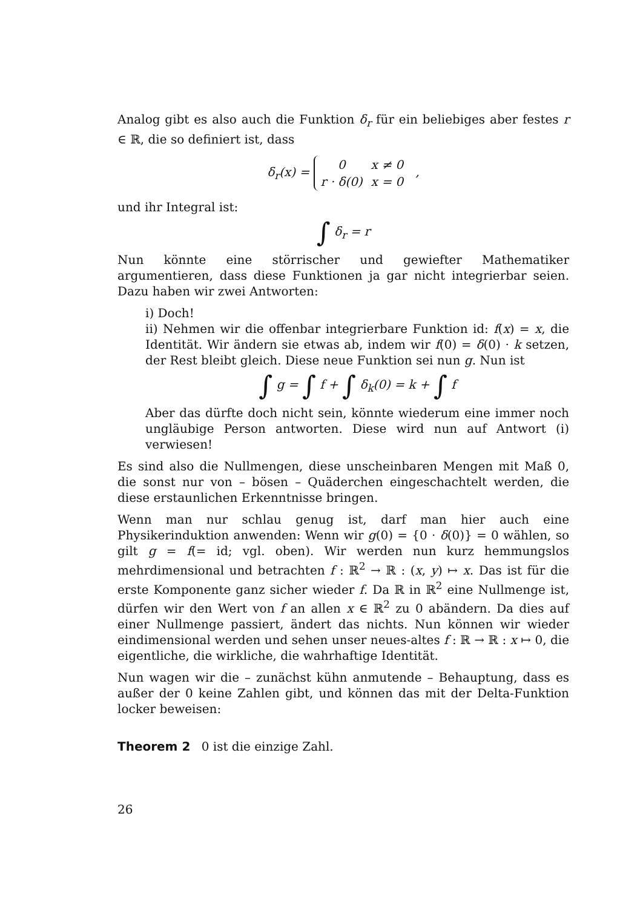Analog gibt es also auch die Funktion δ<sub>r</sub> für ein beliebiges aber festes r ∈ ℝ, die so definiert ist, dass
δ<sub>r</sub>(x) =
| 0 | x ≠ 0 |
| r · δ (0) | x = 0 |
,
und ihr Integral ist:
∫ δ<sub>r</sub> = r
Nun könnte eine störrischer und gewiefter Mathematiker argumentieren, dass diese Funktionen ja gar nicht integrierbar seien. Dazu haben wir zwei Antworten:
i) Doch!
ii) Nehmen wir die offenbar integrierbare Funktion id: f(x) = x, die Identität. Wir ändern sie etwas ab, indem wir f(0) = δ(0) · k setzen, der Rest bleibt gleich. Diese neue Funktion sei nun g. Nun ist
∫ g = ∫ f + ∫ δ<sub>k</sub>(0) = k + ∫ f
Aber das dürfte doch nicht sein, könnte wiederum eine immer noch ungläubige Person antworten. Diese wird nun auf Antwort (i) verwiesen!
Es sind also die Nullmengen, diese unscheinbaren Mengen mit Maß 0, die sonst nur von – bösen – Quäderchen eingeschachtelt werden, die diese erstaunlichen Erkenntnisse bringen.
Wenn man nur schlau genug ist, darf man hier auch eine Physikerinduktion anwenden: Wenn wir g(0) = {0 · δ(0)} = 0 wählen, so gilt g = f(= id; vgl. oben). Wir werden nun kurz hemmungslos mehrdimensional und betrachten f : ℝ<sup>2</sup> → ℝ : (x, y) ↦ x. Das ist für die erste Komponente ganz sicher wieder f. Da ℝ in ℝ<sup>2</sup> eine Nullmenge ist, dürfen wir den Wert von f an allen x ∈ ℝ<sup>2</sup> zu 0 abändern. Da dies auf einer Nullmenge passiert, ändert das nichts. Nun können wir wieder eindimensional werden und sehen unser neues-altes f : ℝ → ℝ : x ↦ 0, die eigentliche, die wirkliche, die wahrhaftige Identität.
Nun wagen wir die – zunächst kühn anmutende – Behauptung, dass es außer der 0 keine Zahlen gibt, und können das mit der Delta-Funktion locker beweisen:
Theorem 2 0 ist die einzige Zahl.
26